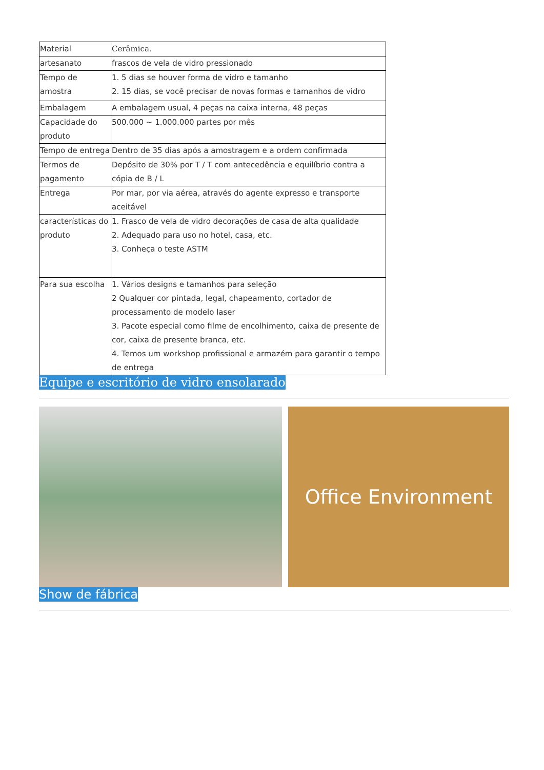| Material | Cerâmica. |
| artesanato | frascos de vela de vidro pressionado |
| Tempo de amostra | 1. 5 dias se houver forma de vidro e tamanho 2. 15 dias, se você precisar de novas formas e tamanhos de vidro |
| Embalagem | A embalagem usual, 4 peças na caixa interna, 48 peças |
| Capacidade do produto | 500.000 ~ 1.000.000 partes por mês |
| Tempo de entrega | Dentro de 35 dias após a amostragem e a ordem confirmada |
| Termos de pagamento | Depósito de 30% por T / T com antecedência e equilíbrio contra a cópia de B / L |
| Entrega | Por mar, por via aérea, através do agente expresso e transporte aceitável |
| características do produto | 1. Frasco de vela de vidro decorações de casa de alta qualidade 2. Adequado para uso no hotel, casa, etc. 3. Conheça o teste ASTM |
| Para sua escolha | 1. Vários designs e tamanhos para seleção 2 Qualquer cor pintada, legal, chapeamento, cortador de processamento de modelo laser 3. Pacote especial como filme de encolhimento, caixa de presente de cor, caixa de presente branca, etc. 4. Temos um workshop profissional e armazém para garantir o tempo de entrega |
Equipe e escritório de vidro ensolarado
Office Environment
Show de fábrica